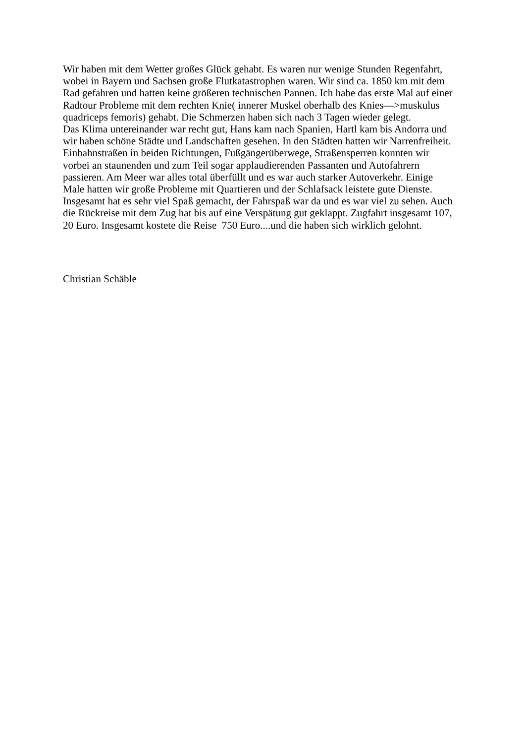Wir haben mit dem Wetter großes Glück gehabt. Es waren nur wenige Stunden Regenfahrt,
wobei in Bayern und Sachsen große Flutkatastrophen waren. Wir sind ca. 1850 km mit dem
Rad gefahren und hatten keine größeren technischen Pannen. Ich habe das erste Mal auf einer
Radtour Probleme mit dem rechten Knie( innerer Muskel oberhalb des Knies—>muskulus
quadriceps femoris) gehabt. Die Schmerzen haben sich nach 3 Tagen wieder gelegt.
Das Klima untereinander war recht gut, Hans kam nach Spanien, Hartl kam bis Andorra und
wir haben schöne Städte und Landschaften gesehen. In den Städten hatten wir Narrenfreiheit.
Einbahnstraßen in beiden Richtungen, Fußgängerüberwege, Straßensperren konnten wir
vorbei an staunenden und zum Teil sogar applaudierenden Passanten und Autofahrern
passieren. Am Meer war alles total überfüllt und es war auch starker Autoverkehr. Einige
Male hatten wir große Probleme mit Quartieren und der Schlafsack leistete gute Dienste.
Insgesamt hat es sehr viel Spaß gemacht, der Fahrspaß war da und es war viel zu sehen. Auch
die Rückreise mit dem Zug hat bis auf eine Verspätung gut geklappt. Zugfahrt insgesamt 107,
20 Euro. Insgesamt kostete die Reise 750 Euro....und die haben sich wirklich gelohnt.
Christian Schäble